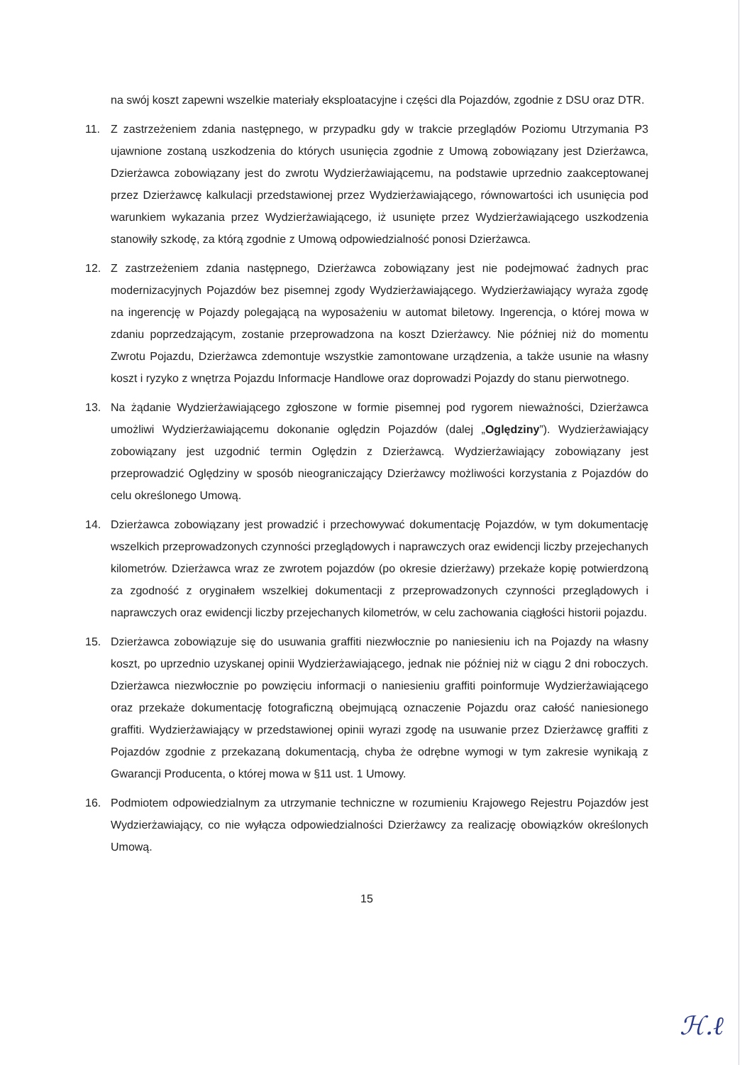na swój koszt zapewni wszelkie materiały eksploatacyjne i części dla Pojazdów, zgodnie z DSU oraz DTR.
11. Z zastrzeżeniem zdania następnego, w przypadku gdy w trakcie przeglądów Poziomu Utrzymania P3 ujawnione zostaną uszkodzenia do których usunięcia zgodnie z Umową zobowiązany jest Dzierżawca, Dzierżawca zobowiązany jest do zwrotu Wydzierżawiającemu, na podstawie uprzednio zaakceptowanej przez Dzierżawcę kalkulacji przedstawionej przez Wydzierżawiającego, równowartości ich usunięcia pod warunkiem wykazania przez Wydzierżawiającego, iż usunięte przez Wydzierżawiającego uszkodzenia stanowiły szkodę, za którą zgodnie z Umową odpowiedzialność ponosi Dzierżawca.
12. Z zastrzeżeniem zdania następnego, Dzierżawca zobowiązany jest nie podejmować żadnych prac modernizacyjnych Pojazdów bez pisemnej zgody Wydzierżawiającego. Wydzierżawiający wyraża zgodę na ingerencję w Pojazdy polegającą na wyposażeniu w automat biletowy. Ingerencja, o której mowa w zdaniu poprzedzającym, zostanie przeprowadzona na koszt Dzierżawcy. Nie później niż do momentu Zwrotu Pojazdu, Dzierżawca zdemontuje wszystkie zamontowane urządzenia, a także usunie na własny koszt i ryzyko z wnętrza Pojazdu Informacje Handlowe oraz doprowadzi Pojazdy do stanu pierwotnego.
13. Na żądanie Wydzierżawiającego zgłoszone w formie pisemnej pod rygorem nieważności, Dzierżawca umożliwi Wydzierżawiającemu dokonanie oględzin Pojazdów (dalej „Oględziny”). Wydzierżawiający zobowiązany jest uzgodnić termin Oględzin z Dzierżawcą. Wydzierżawiający zobowiązany jest przeprowadzić Oględziny w sposób nieograniczający Dzierżawcy możliwości korzystania z Pojazdów do celu określonego Umową.
14. Dzierżawca zobowiązany jest prowadzić i przechowywać dokumentację Pojazdów, w tym dokumentację wszelkich przeprowadzonych czynności przeglądowych i naprawczych oraz ewidencji liczby przejechanych kilometrów. Dzierżawca wraz ze zwrotem pojazdów (po okresie dzierżawy) przekaże kopię potwierdzoną za zgodność z oryginałem wszelkiej dokumentacji z przeprowadzonych czynności przeglądowych i naprawczych oraz ewidencji liczby przejechanych kilometrów, w celu zachowania ciągłości historii pojazdu.
15. Dzierżawca zobowiązuje się do usuwania graffiti niezwłocznie po naniesieniu ich na Pojazdy na własny koszt, po uprzednio uzyskanej opinii Wydzierżawiającego, jednak nie później niż w ciągu 2 dni roboczych. Dzierżawca niezwłocznie po powzięciu informacji o naniesieniu graffiti poinformuje Wydzierżawiającego oraz przekaże dokumentację fotograficzną obejmującą oznaczenie Pojazdu oraz całość naniesionego graffiti. Wydzierżawiający w przedstawionej opinii wyrazi zgodę na usuwanie przez Dzierżawcę graffiti z Pojazdów zgodnie z przekazaną dokumentacją, chyba że odrębne wymogi w tym zakresie wynikają z Gwarancji Producenta, o której mowa w §11 ust. 1 Umowy.
16. Podmiotem odpowiedzialnym za utrzymanie techniczne w rozumieniu Krajowego Rejestru Pojazdów jest Wydzierżawiający, co nie wyłącza odpowiedzialności Dzierżawcy za realizację obowiązków określonych Umową.
15
ℋ.ℓ